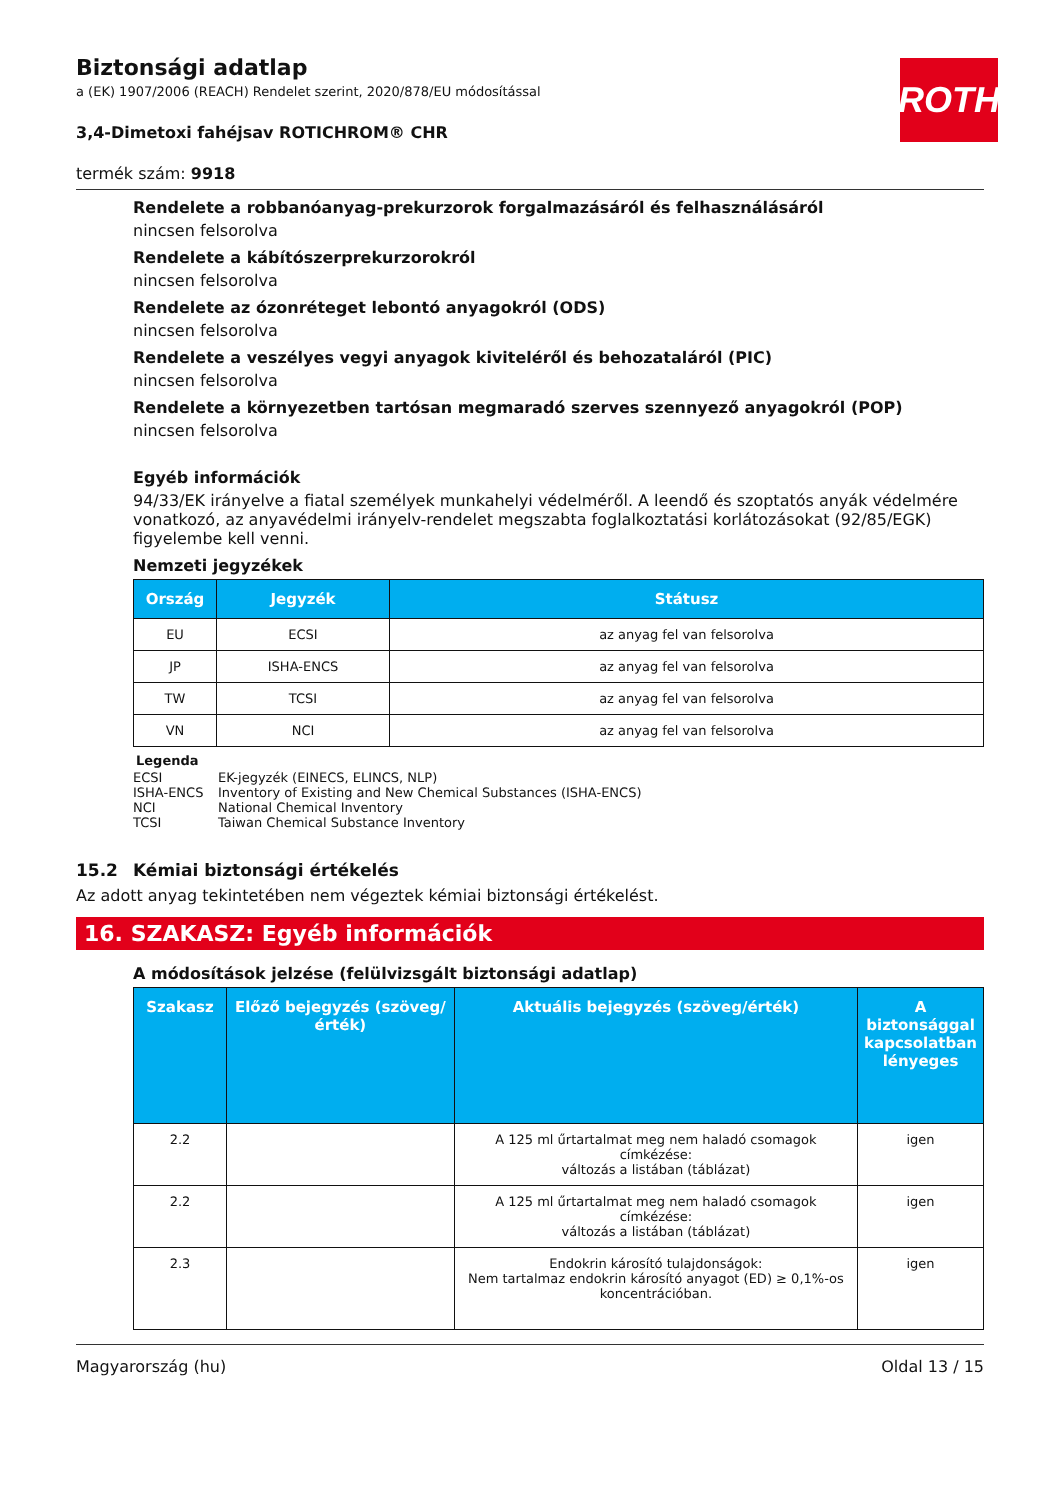ROTH
Biztonsági adatlap
a (EK) 1907/2006 (REACH) Rendelet szerint, 2020/878/EU módosítással
3,4-Dimetoxi fahéjsav ROTICHROM® CHR
termék szám: 9918
Rendelete a robbanóanyag-prekurzorok forgalmazásáról és felhasználásáról
nincsen felsorolva
Rendelete a kábítószerprekurzorokról
nincsen felsorolva
Rendelete az ózonréteget lebontó anyagokról (ODS)
nincsen felsorolva
Rendelete a veszélyes vegyi anyagok kiviteléről és behozataláról (PIC)
nincsen felsorolva
Rendelete a környezetben tartósan megmaradó szerves szennyező anyagokról (POP)
nincsen felsorolva
Egyéb információk
94/33/EK irányelve a fiatal személyek munkahelyi védelméről. A leendő és szoptatós anyák védelmére vonatkozó, az anyavédelmi irányelv-rendelet megszabta foglalkoztatási korlátozásokat (92/85/EGK) figyelembe kell venni.
Nemzeti jegyzékek
| Ország | Jegyzék | Státusz |
| --- | --- | --- |
| EU | ECSI | az anyag fel van felsorolva |
| JP | ISHA-ENCS | az anyag fel van felsorolva |
| TW | TCSI | az anyag fel van felsorolva |
| VN | NCI | az anyag fel van felsorolva |
Legenda
ECSI EK-jegyzék (EINECS, ELINCS, NLP)
ISHA-ENCS Inventory of Existing and New Chemical Substances (ISHA-ENCS)
NCI National Chemical Inventory
TCSI Taiwan Chemical Substance Inventory
15.2 Kémiai biztonsági értékelés
Az adott anyag tekintetében nem végeztek kémiai biztonsági értékelést.
16. SZAKASZ: Egyéb információk
A módosítások jelzése (felülvizsgált biztonsági adatlap)
| Szakasz | Előző bejegyzés (szöveg/érték) | Aktuális bejegyzés (szöveg/érték) | A biztonsággal kapcsolatban lényeges |
| --- | --- | --- | --- |
| 2.2 | | A 125 ml űrtartalmat meg nem haladó csomagok címkézése: változás a listában (táblázat) | igen |
| 2.2 | | A 125 ml űrtartalmat meg nem haladó csomagok címkézése: változás a listában (táblázat) | igen |
| 2.3 | | Endokrin károsító tulajdonságok: Nem tartalmaz endokrin károsító anyagot (ED) ≥ 0,1%-os koncentrációban. | igen |
Magyarország (hu) Oldal 13 / 15